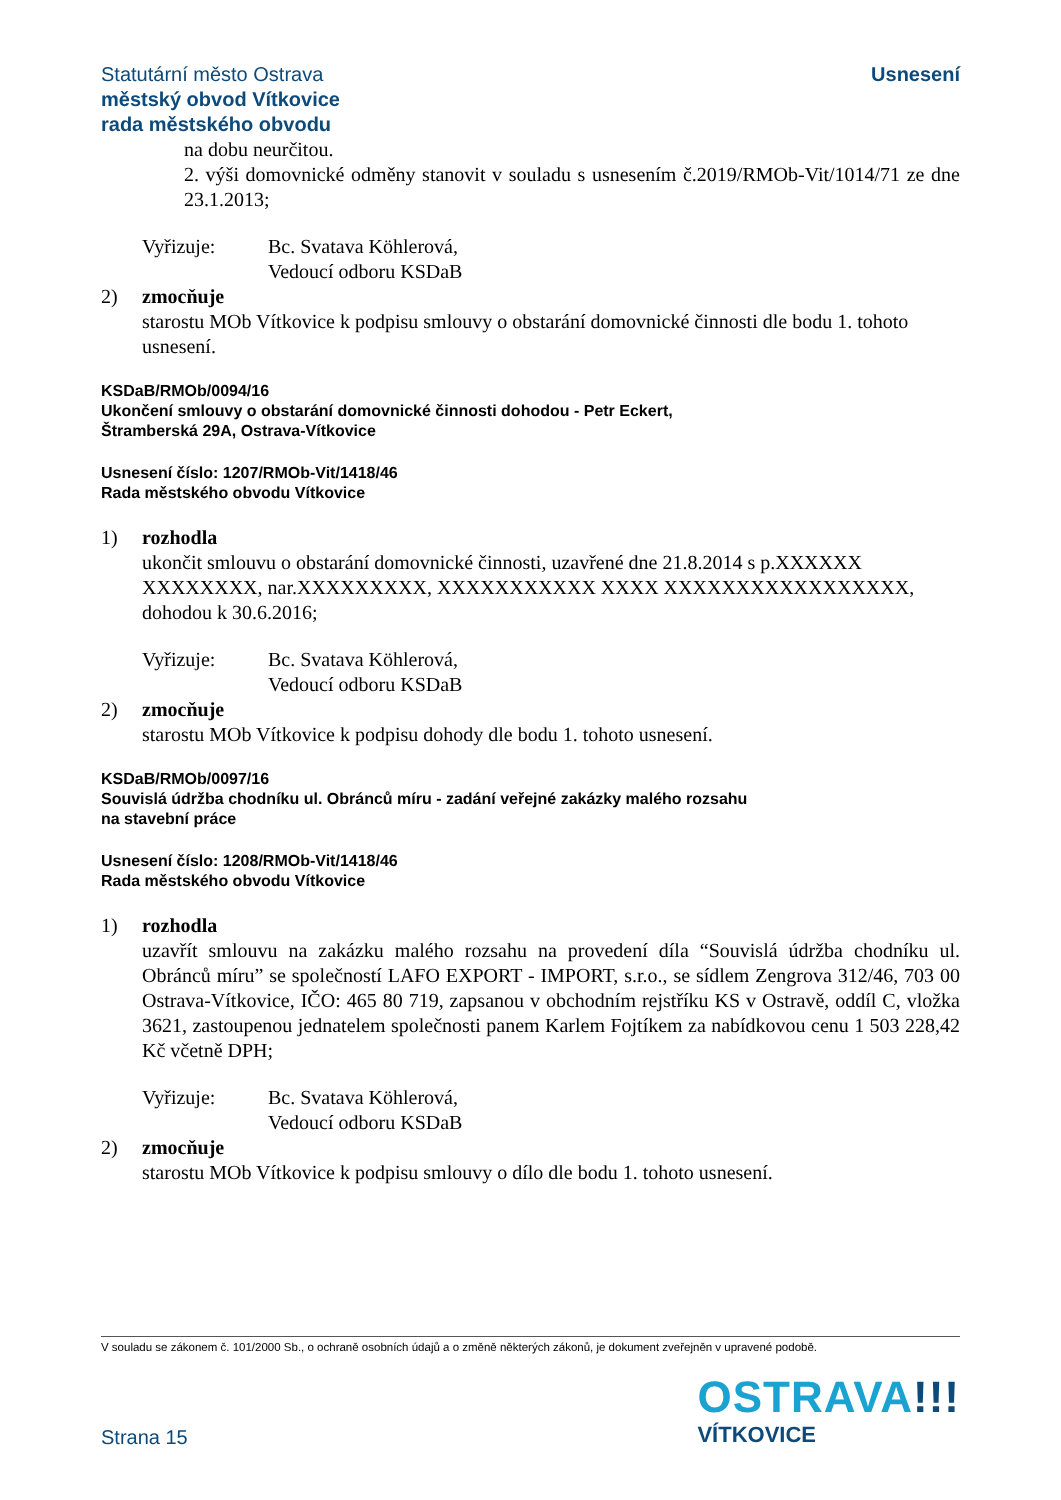Statutární město Ostrava
městský obvod Vítkovice
rada městského obvodu
Usnesení
na dobu neurčitou.
2. výši domovnické odměny stanovit v souladu s usnesením č.2019/RMOb-Vit/1014/71 ze dne 23.1.2013;
Vyřizuje: Bc. Svatava Köhlerová,
Vedoucí odboru KSDaB
2) zmocňuje
starostu MOb Vítkovice k podpisu smlouvy o obstarání domovnické činnosti dle bodu 1. tohoto usnesení.
KSDaB/RMOb/0094/16
Ukončení smlouvy o obstarání domovnické činnosti dohodou - Petr Eckert,
Štramberská 29A, Ostrava-Vítkovice
Usnesení číslo: 1207/RMOb-Vit/1418/46
Rada městského obvodu Vítkovice
1) rozhodla
ukončit smlouvu o obstarání domovnické činnosti, uzavřené dne 21.8.2014 s p.XXXXXX XXXXXXXX, nar.XXXXXXXXX, XXXXXXXXXXX XXXX XXXXXXXXXXXXXXXXX, dohodou k 30.6.2016;
Vyřizuje: Bc. Svatava Köhlerová,
Vedoucí odboru KSDaB
2) zmocňuje
starostu MOb Vítkovice k podpisu dohody dle bodu 1. tohoto usnesení.
KSDaB/RMOb/0097/16
Souvislá údržba chodníku ul. Obránců míru - zadání veřejné zakázky malého rozsahu
na stavební práce
Usnesení číslo: 1208/RMOb-Vit/1418/46
Rada městského obvodu Vítkovice
1) rozhodla
uzavřít smlouvu na zakázku malého rozsahu na provedení díla “Souvislá údržba chodníku ul. Obránců míru” se společností LAFO EXPORT - IMPORT, s.r.o., se sídlem Zengrova 312/46, 703 00 Ostrava-Vítkovice, IČO: 465 80 719, zapsanou v obchodním rejstříku KS v Ostravě, oddíl C, vložka 3621, zastoupenou jednatelem společnosti panem Karlem Fojtíkem za nabídkovou cenu 1 503 228,42 Kč včetně DPH;
Vyřizuje: Bc. Svatava Köhlerová,
Vedoucí odboru KSDaB
2) zmocňuje
starostu MOb Vítkovice k podpisu smlouvy o dílo dle bodu 1. tohoto usnesení.
V souladu se zákonem č. 101/2000 Sb., o ochraně osobních údajů a o změně některých zákonů, je dokument zveřejněn v upravené podobě.
Strana 15
OSTRAVA!!!
VÍTKOVICE